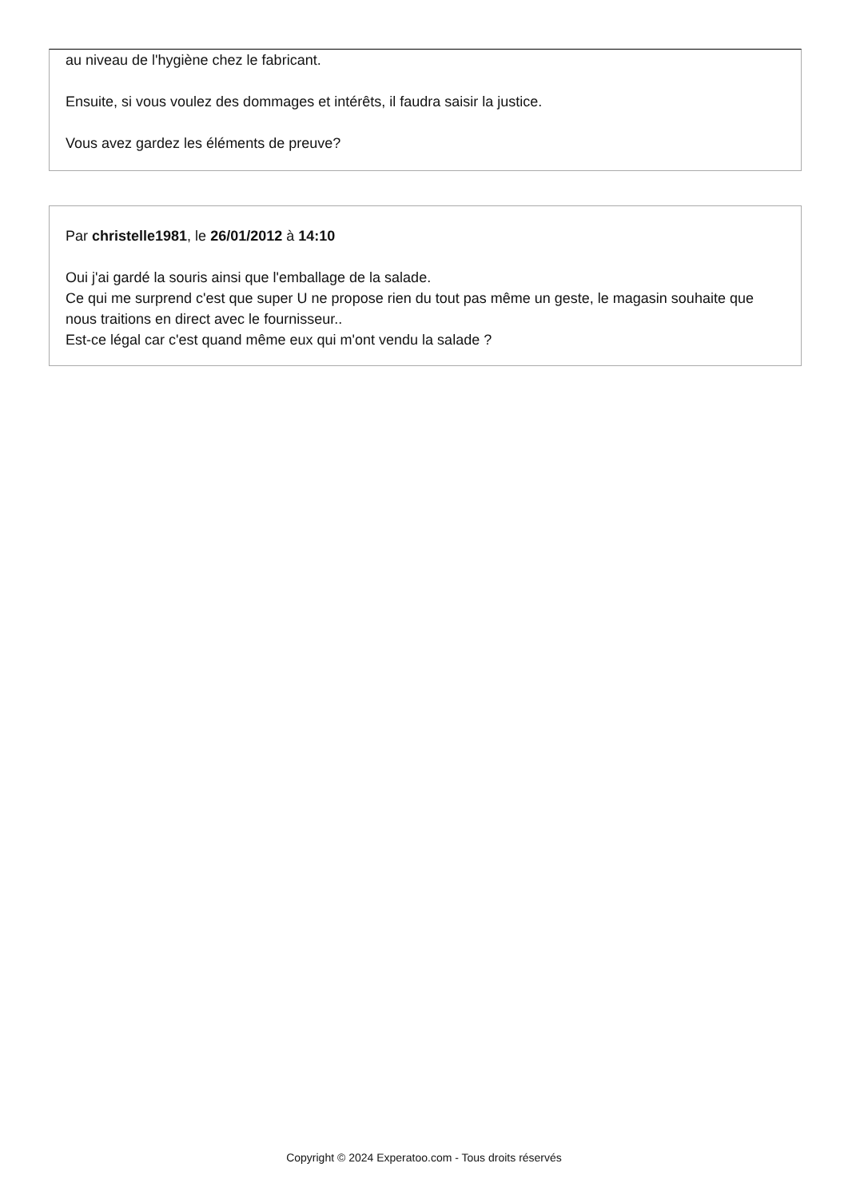au niveau de l'hygiène chez le fabricant.
Ensuite, si vous voulez des dommages et intérêts, il faudra saisir la justice.
Vous avez gardez les éléments de preuve?
Par christelle1981, le 26/01/2012 à 14:10
Oui j'ai gardé la souris ainsi que l'emballage de la salade.
Ce qui me surprend c'est que super U ne propose rien du tout pas même un geste, le magasin souhaite que nous traitions en direct avec le fournisseur..
Est-ce légal car c'est quand même eux qui m'ont vendu la salade ?
Copyright © 2024 Experatoo.com - Tous droits réservés